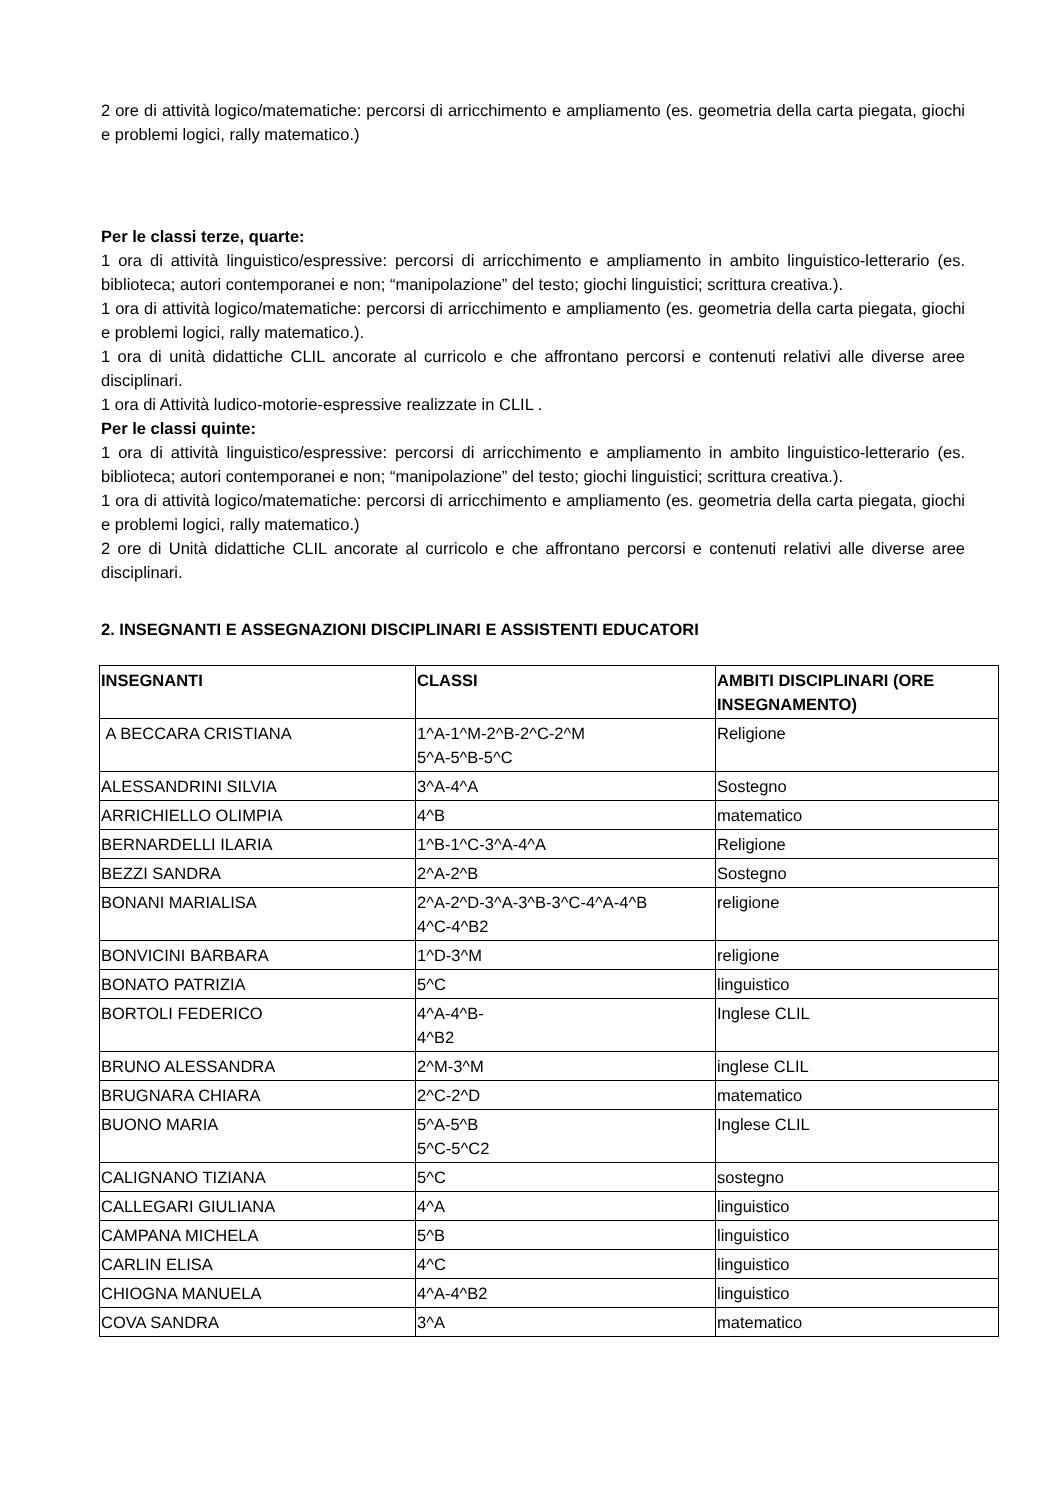2 ore di attività logico/matematiche: percorsi di arricchimento e ampliamento (es. geometria della carta piegata, giochi e problemi logici, rally matematico.)
Per le classi terze, quarte:
1 ora di attività linguistico/espressive: percorsi di arricchimento e ampliamento in ambito linguistico-letterario (es. biblioteca; autori contemporanei e non; “manipolazione” del testo; giochi linguistici; scrittura creativa.).
1 ora di attività logico/matematiche: percorsi di arricchimento e ampliamento (es. geometria della carta piegata, giochi e problemi logici, rally matematico.).
1 ora di unità didattiche CLIL ancorate al curricolo e che affrontano percorsi e contenuti relativi alle diverse aree disciplinari.
1 ora di Attività ludico-motorie-espressive realizzate in CLIL .
Per le classi quinte:
1 ora di attività linguistico/espressive: percorsi di arricchimento e ampliamento in ambito linguistico-letterario (es. biblioteca; autori contemporanei e non; “manipolazione” del testo; giochi linguistici; scrittura creativa.).
1 ora di attività logico/matematiche: percorsi di arricchimento e ampliamento (es. geometria della carta piegata, giochi e problemi logici, rally matematico.)
2 ore di Unità didattiche CLIL ancorate al curricolo e che affrontano percorsi e contenuti relativi alle diverse aree disciplinari.
2. INSEGNANTI E ASSEGNAZIONI DISCIPLINARI E ASSISTENTI EDUCATORI
| INSEGNANTI | CLASSI | AMBITI DISCIPLINARI (ORE INSEGNAMENTO) |
| --- | --- | --- |
| A BECCARA CRISTIANA | 1^A-1^M-2^B-2^C-2^M 5^A-5^B-5^C | Religione |
| ALESSANDRINI SILVIA | 3^A-4^A | Sostegno |
| ARRICHIELLO OLIMPIA | 4^B | matematico |
| BERNARDELLI ILARIA | 1^B-1^C-3^A-4^A | Religione |
| BEZZI SANDRA | 2^A-2^B | Sostegno |
| BONANI MARIALISA | 2^A-2^D-3^A-3^B-3^C-4^A-4^B 4^C-4^B2 | religione |
| BONVICINI BARBARA | 1^D-3^M | religione |
| BONATO PATRIZIA | 5^C | linguistico |
| BORTOLI FEDERICO | 4^A-4^B- 4^B2 | Inglese CLIL |
| BRUNO ALESSANDRA | 2^M-3^M | inglese CLIL |
| BRUGNARA CHIARA | 2^C-2^D | matematico |
| BUONO MARIA | 5^A-5^B 5^C-5^C2 | Inglese CLIL |
| CALIGNANO TIZIANA | 5^C | sostegno |
| CALLEGARI GIULIANA | 4^A | linguistico |
| CAMPANA MICHELA | 5^B | linguistico |
| CARLIN ELISA | 4^C | linguistico |
| CHIOGNA MANUELA | 4^A-4^B2 | linguistico |
| COVA SANDRA | 3^A | matematico |